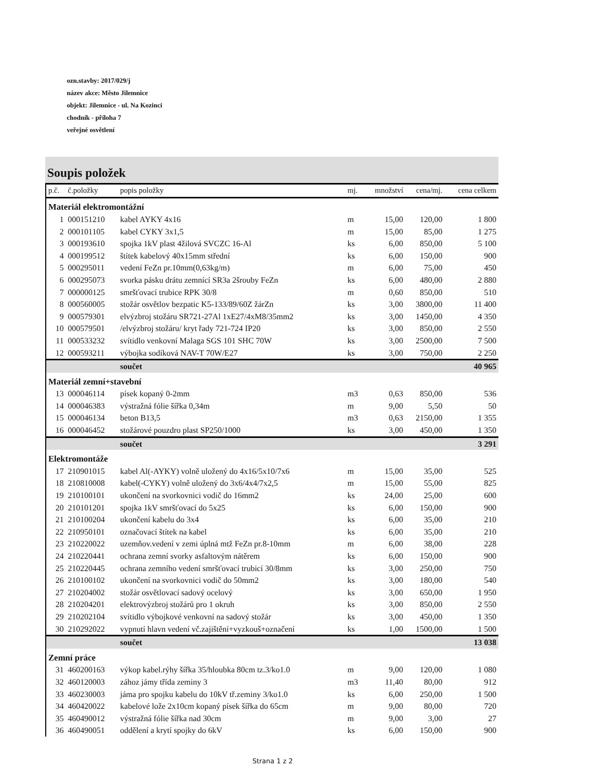ozn.stavby: 2017/029/j
název akce: Město Jilemnice
objekt: Jilemnice - ul. Na Kozinci
chodník - příloha 7
veřejné osvětlení
Soupis položek
| p.č. | č.položky | popis položky | mj. | množství | cena/mj. | cena celkem |
| --- | --- | --- | --- | --- | --- | --- |
| Materiál elektromontážní | | | | | | |
| 1 | 000151210 | kabel AYKY 4x16 | m | 15,00 | 120,00 | 1 800 |
| 2 | 000101105 | kabel CYKY 3x1,5 | m | 15,00 | 85,00 | 1 275 |
| 3 | 000193610 | spojka 1kV plast 4žilová SVCZC 16-Al | ks | 6,00 | 850,00 | 5 100 |
| 4 | 000199512 | štítek kabelový 40x15mm střední | ks | 6,00 | 150,00 | 900 |
| 5 | 000295011 | vedení FeZn pr.10mm(0,63kg/m) | m | 6,00 | 75,00 | 450 |
| 6 | 000295073 | svorka pásku drátu zemnící SR3a 2šrouby FeZn | ks | 6,00 | 480,00 | 2 880 |
| 7 | 000000125 | smršťovací trubice RPK 30/8 | m | 0,60 | 850,00 | 510 |
| 8 | 000560005 | stožár osvětlov bezpatic K5-133/89/60Z žárZn | ks | 3,00 | 3800,00 | 11 400 |
| 9 | 000579301 | elvýzbroj stožáru SR721-27Al 1xE27/4xM8/35mm2 | ks | 3,00 | 1450,00 | 4 350 |
| 10 | 000579501 | /elvýzbroj stožáru/ kryt řady 721-724 IP20 | ks | 3,00 | 850,00 | 2 550 |
| 11 | 000533232 | svítidlo venkovní Malaga SGS 101 SHC 70W | ks | 3,00 | 2500,00 | 7 500 |
| 12 | 000593211 | výbojka sodíková NAV-T 70W/E27 | ks | 3,00 | 750,00 | 2 250 |
| | | součet | | | | 40 965 |
| Materiál zemní+stavební | | | | | | |
| 13 | 000046114 | písek kopaný 0-2mm | m3 | 0,63 | 850,00 | 536 |
| 14 | 000046383 | výstražná fólie šířka 0,34m | m | 9,00 | 5,50 | 50 |
| 15 | 000046134 | beton B13,5 | m3 | 0,63 | 2150,00 | 1 355 |
| 16 | 000046452 | stožárové pouzdro plast SP250/1000 | ks | 3,00 | 450,00 | 1 350 |
| | | součet | | | | 3 291 |
| Elektromontáže | | | | | | |
| 17 | 210901015 | kabel Al(-AYKY) volně uložený do 4x16/5x10/7x6 | m | 15,00 | 35,00 | 525 |
| 18 | 210810008 | kabel(-CYKY) volně uložený do 3x6/4x4/7x2,5 | m | 15,00 | 55,00 | 825 |
| 19 | 210100101 | ukončení na svorkovnici vodič do 16mm2 | ks | 24,00 | 25,00 | 600 |
| 20 | 210101201 | spojka 1kV smršťovací do 5x25 | ks | 6,00 | 150,00 | 900 |
| 21 | 210100204 | ukončení kabelu do 3x4 | ks | 6,00 | 35,00 | 210 |
| 22 | 210950101 | označovací štítek na kabel | ks | 6,00 | 35,00 | 210 |
| 23 | 210220022 | uzemňov.vedení v zemi úplná mtž FeZn pr.8-10mm | m | 6,00 | 38,00 | 228 |
| 24 | 210220441 | ochrana zemní svorky asfaltovým nátěrem | ks | 6,00 | 150,00 | 900 |
| 25 | 210220445 | ochrana zemního vedení smršťovací trubicí 30/8mm | ks | 3,00 | 250,00 | 750 |
| 26 | 210100102 | ukončení na svorkovnici vodič do 50mm2 | ks | 3,00 | 180,00 | 540 |
| 27 | 210204002 | stožár osvětlovací sadový ocelový | ks | 3,00 | 650,00 | 1 950 |
| 28 | 210204201 | elektrovýzbroj stožárů pro 1 okruh | ks | 3,00 | 850,00 | 2 550 |
| 29 | 210202104 | svítidlo výbojkové venkovní na sadový stožár | ks | 3,00 | 450,00 | 1 350 |
| 30 | 210292022 | vypnutí hlavn vedení vč.zajištění+vyzkouš+označení | ks | 1,00 | 1500,00 | 1 500 |
| | | součet | | | | 13 038 |
| Zemní práce | | | | | | |
| 31 | 460200163 | výkop kabel.rýhy šířka 35/hloubka 80cm tz.3/ko1.0 | m | 9,00 | 120,00 | 1 080 |
| 32 | 460120003 | zához jámy třída zeminy 3 | m3 | 11,40 | 80,00 | 912 |
| 33 | 460230003 | jáma pro spojku kabelu do 10kV tř.zeminy 3/ko1.0 | ks | 6,00 | 250,00 | 1 500 |
| 34 | 460420022 | kabelové lože 2x10cm kopaný písek šířka do 65cm | m | 9,00 | 80,00 | 720 |
| 35 | 460490012 | výstražná fólie šířka nad 30cm | m | 9,00 | 3,00 | 27 |
| 36 | 460490051 | oddělení a krytí spojky do 6kV | ks | 6,00 | 150,00 | 900 |
Strana 1 z 2